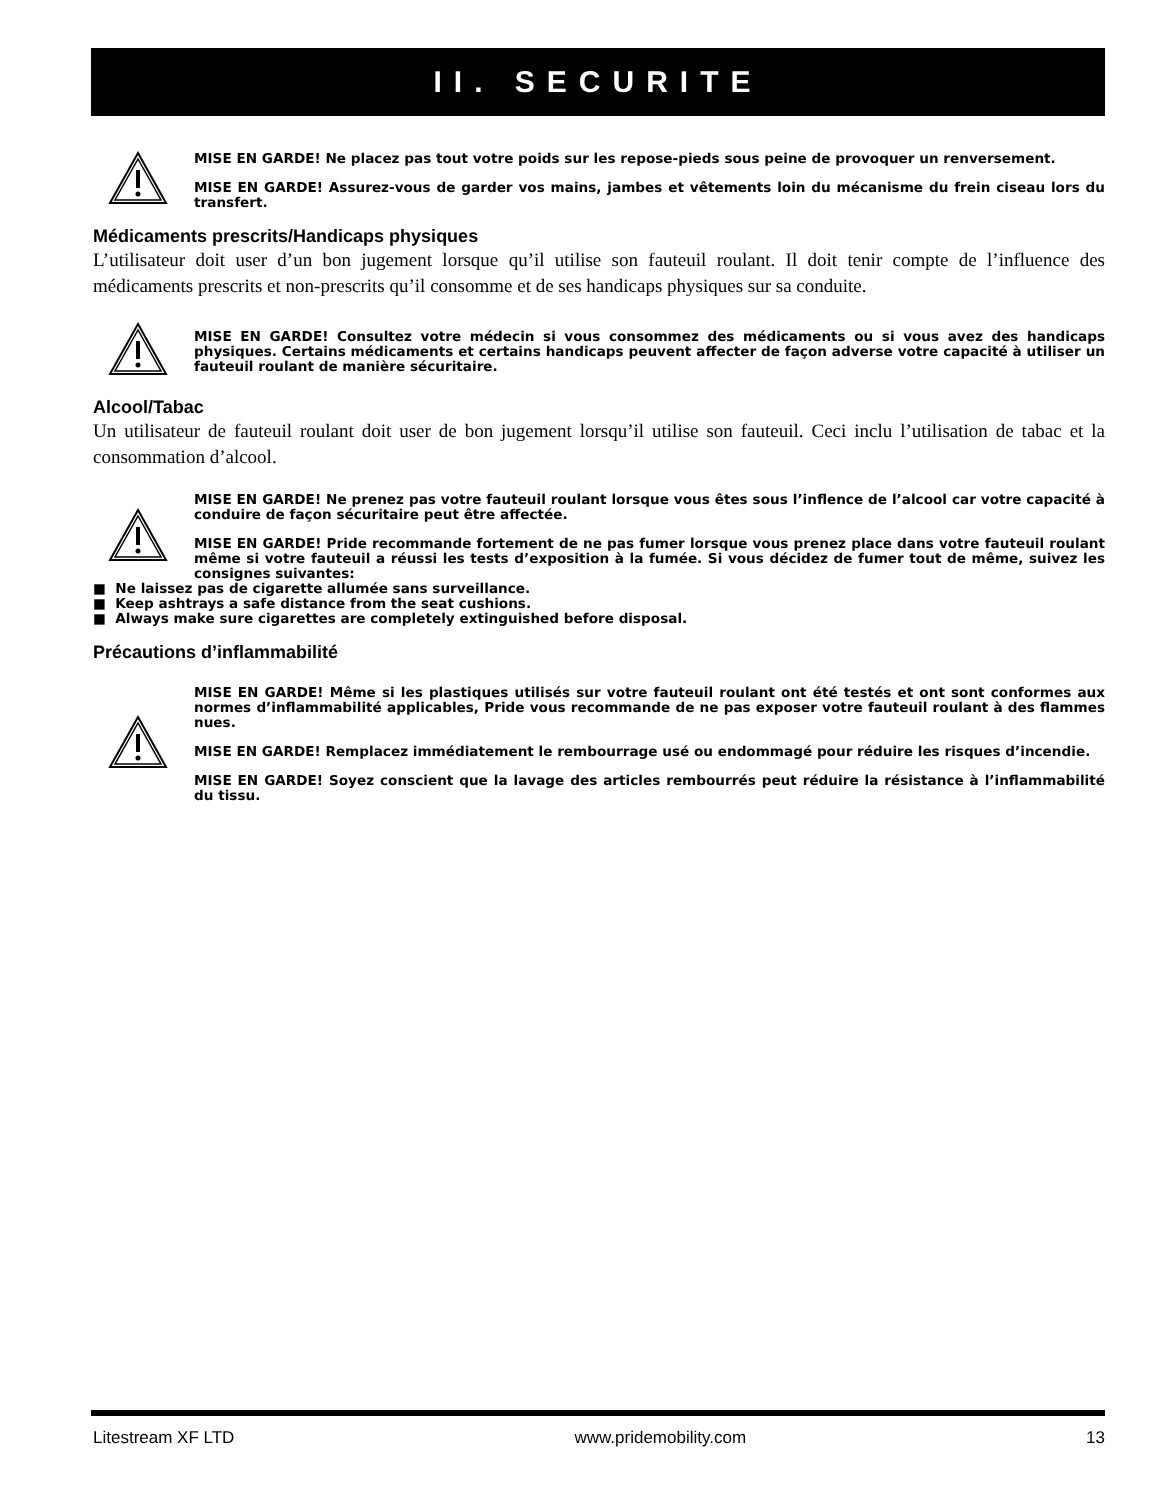II. SECURITE
MISE EN GARDE! Ne placez pas tout votre poids sur les repose-pieds sous peine de provoquer un renversement.
MISE EN GARDE! Assurez-vous de garder vos mains, jambes et vêtements loin du mécanisme du frein ciseau lors du transfert.
Médicaments prescrits/Handicaps physiques
L’utilisateur doit user d’un bon jugement lorsque qu’il utilise son fauteuil roulant. Il doit tenir compte de l’influence des médicaments prescrits et non-prescrits qu’il consomme et de ses handicaps physiques sur sa conduite.
MISE EN GARDE! Consultez votre médecin si vous consommez des médicaments ou si vous avez des handicaps physiques. Certains médicaments et certains handicaps peuvent affecter de façon adverse votre capacité à utiliser un fauteuil roulant de manière sécuritaire.
Alcool/Tabac
Un utilisateur de fauteuil roulant doit user de bon jugement lorsqu’il utilise son fauteuil. Ceci inclu l’utilisation de tabac et la consommation d’alcool.
MISE EN GARDE! Ne prenez pas votre fauteuil roulant lorsque vous êtes sous l’inflence de l’alcool car votre capacité à conduire de façon sécuritaire peut être affectée.
MISE EN GARDE! Pride recommande fortement de ne pas fumer lorsque vous prenez place dans votre fauteuil roulant même si votre fauteuil a réussi les tests d’exposition à la fumée. Si vous décidez de fumer tout de même, suivez les consignes suivantes:
■ Ne laissez pas de cigarette allumée sans surveillance.
■ Keep ashtrays a safe distance from the seat cushions.
■ Always make sure cigarettes are completely extinguished before disposal.
Précautions d’inflammabilité
MISE EN GARDE! Même si les plastiques utilisés sur votre fauteuil roulant ont été testés et ont sont conformes aux normes d’inflammabilité applicables, Pride vous recommande de ne pas exposer votre fauteuil roulant à des flammes nues.
MISE EN GARDE! Remplacez immédiatement le rembourrage usé ou endommagé pour réduire les risques d’incendie.
MISE EN GARDE! Soyez conscient que la lavage des articles rembourrés peut réduire la résistance à l’inflammabilité du tissu.
Litestream XF LTD www.pridemobility.com 13